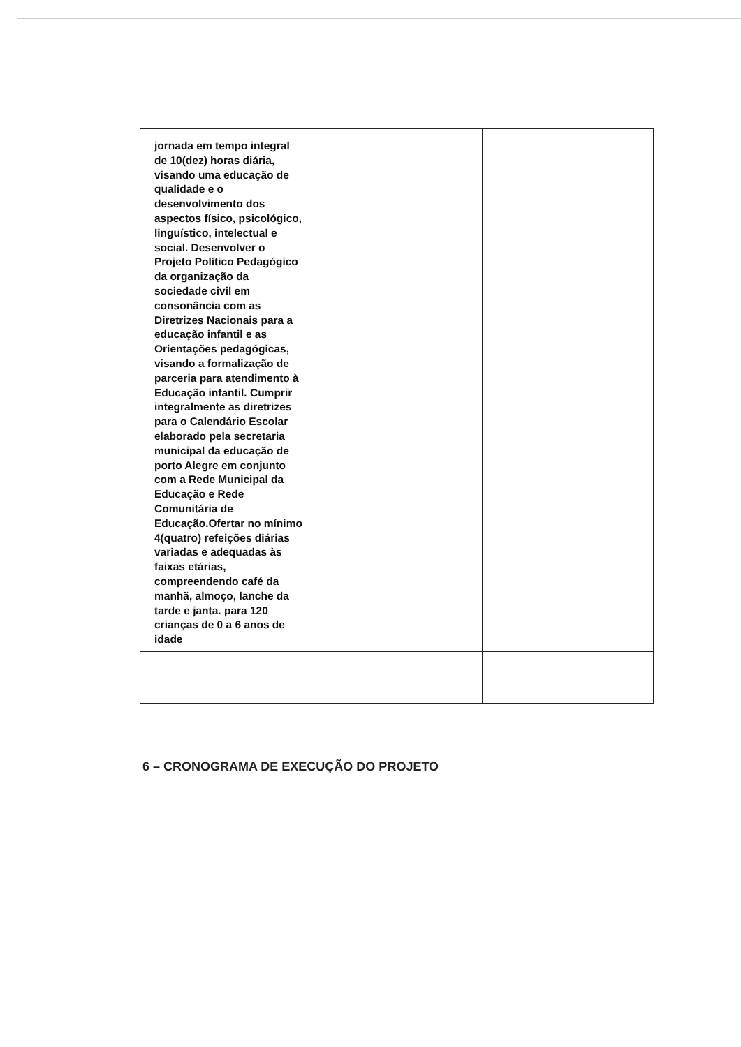| jornada em tempo integral de 10(dez) horas diária, visando uma educação de qualidade e o desenvolvimento dos aspectos físico, psicológico, linguístico, intelectual e social. Desenvolver o Projeto Político Pedagógico da organização da sociedade civil em consonância com as Diretrizes Nacionais para a educação infantil e as Orientações pedagógicas, visando a formalização de parceria para atendimento à Educação infantil. Cumprir integralmente as diretrizes para o Calendário Escolar elaborado pela secretaria municipal da educação de porto Alegre em conjunto com a Rede Municipal da Educação e Rede Comunitária de Educação.Ofertar no mínimo 4(quatro) refeições diárias variadas e adequadas às faixas etárias, compreendendo café da manhã, almoço, lanche da tarde e janta. para 120 crianças de 0 a 6 anos de idade | | |
6 – CRONOGRAMA DE EXECUÇÃO DO PROJETO